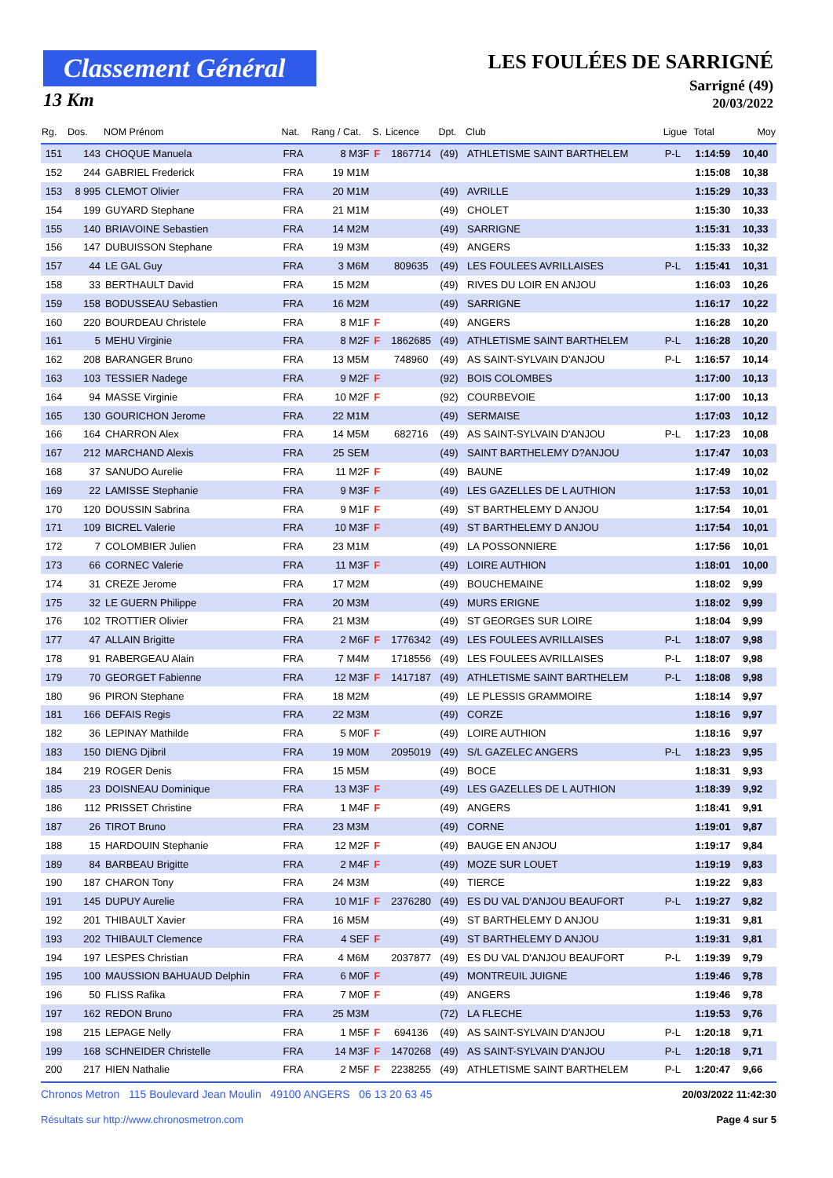Classement Général
13 Km
LES FOULÉES DE SARRIGNÉ
Sarrigné (49)
20/03/2022
| Rg. | Dos. | NOM Prénom | Nat. | Rang / Cat. | S. | Licence | Dpt. | Club | Ligue | Total | Moy |
| --- | --- | --- | --- | --- | --- | --- | --- | --- | --- | --- | --- |
| 151 | 143 | CHOQUE Manuela | FRA | 8 M3F | F | 1867714 | (49) | ATHLETISME SAINT BARTHELEM | P-L | 1:14:59 | 10,40 |
| 152 | 244 | GABRIEL Frederick | FRA | 19 M1M | | | | | | 1:15:08 | 10,38 |
| 153 | 8 995 | CLEMOT Olivier | FRA | 20 M1M | | | (49) | AVRILLE | | 1:15:29 | 10,33 |
| 154 | 199 | GUYARD Stephane | FRA | 21 M1M | | | (49) | CHOLET | | 1:15:30 | 10,33 |
| 155 | 140 | BRIAVOINE Sebastien | FRA | 14 M2M | | | (49) | SARRIGNE | | 1:15:31 | 10,33 |
| 156 | 147 | DUBUISSON Stephane | FRA | 19 M3M | | | (49) | ANGERS | | 1:15:33 | 10,32 |
| 157 | 44 | LE GAL Guy | FRA | 3 M6M | | 809635 | (49) | LES FOULEES AVRILLAISES | P-L | 1:15:41 | 10,31 |
| 158 | 33 | BERTHAULT David | FRA | 15 M2M | | | (49) | RIVES DU LOIR EN ANJOU | | 1:16:03 | 10,26 |
| 159 | 158 | BODUSSEAU Sebastien | FRA | 16 M2M | | | (49) | SARRIGNE | | 1:16:17 | 10,22 |
| 160 | 220 | BOURDEAU Christele | FRA | 8 M1F | F | | (49) | ANGERS | | 1:16:28 | 10,20 |
| 161 | 5 | MEHU Virginie | FRA | 8 M2F | F | 1862685 | (49) | ATHLETISME SAINT BARTHELEM | P-L | 1:16:28 | 10,20 |
| 162 | 208 | BARANGER Bruno | FRA | 13 M5M | | 748960 | (49) | AS SAINT-SYLVAIN D'ANJOU | P-L | 1:16:57 | 10,14 |
| 163 | 103 | TESSIER Nadege | FRA | 9 M2F | F | | (92) | BOIS COLOMBES | | 1:17:00 | 10,13 |
| 164 | 94 | MASSE Virginie | FRA | 10 M2F | F | | (92) | COURBEVOIE | | 1:17:00 | 10,13 |
| 165 | 130 | GOURICHON Jerome | FRA | 22 M1M | | | (49) | SERMAISE | | 1:17:03 | 10,12 |
| 166 | 164 | CHARRON Alex | FRA | 14 M5M | | 682716 | (49) | AS SAINT-SYLVAIN D'ANJOU | P-L | 1:17:23 | 10,08 |
| 167 | 212 | MARCHAND Alexis | FRA | 25 SEM | | | (49) | SAINT BARTHELEMY D?ANJOU | | 1:17:47 | 10,03 |
| 168 | 37 | SANUDO Aurelie | FRA | 11 M2F | F | | (49) | BAUNE | | 1:17:49 | 10,02 |
| 169 | 22 | LAMISSE Stephanie | FRA | 9 M3F | F | | (49) | LES GAZELLES DE L AUTHION | | 1:17:53 | 10,01 |
| 170 | 120 | DOUSSIN Sabrina | FRA | 9 M1F | F | | (49) | ST BARTHELEMY D ANJOU | | 1:17:54 | 10,01 |
| 171 | 109 | BICREL Valerie | FRA | 10 M3F | F | | (49) | ST BARTHELEMY D ANJOU | | 1:17:54 | 10,01 |
| 172 | 7 | COLOMBIER Julien | FRA | 23 M1M | | | (49) | LA POSSONNIERE | | 1:17:56 | 10,01 |
| 173 | 66 | CORNEC Valerie | FRA | 11 M3F | F | | (49) | LOIRE AUTHION | | 1:18:01 | 10,00 |
| 174 | 31 | CREZE Jerome | FRA | 17 M2M | | | (49) | BOUCHEMAINE | | 1:18:02 | 9,99 |
| 175 | 32 | LE GUERN Philippe | FRA | 20 M3M | | | (49) | MURS ERIGNE | | 1:18:02 | 9,99 |
| 176 | 102 | TROTTIER Olivier | FRA | 21 M3M | | | (49) | ST GEORGES SUR LOIRE | | 1:18:04 | 9,99 |
| 177 | 47 | ALLAIN Brigitte | FRA | 2 M6F | F | 1776342 | (49) | LES FOULEES AVRILLAISES | P-L | 1:18:07 | 9,98 |
| 178 | 91 | RABERGEAU Alain | FRA | 7 M4M | | 1718556 | (49) | LES FOULEES AVRILLAISES | P-L | 1:18:07 | 9,98 |
| 179 | 70 | GEORGET Fabienne | FRA | 12 M3F | F | 1417187 | (49) | ATHLETISME SAINT BARTHELEM | P-L | 1:18:08 | 9,98 |
| 180 | 96 | PIRON Stephane | FRA | 18 M2M | | | (49) | LE PLESSIS GRAMMOIRE | | 1:18:14 | 9,97 |
| 181 | 166 | DEFAIS Regis | FRA | 22 M3M | | | (49) | CORZE | | 1:18:16 | 9,97 |
| 182 | 36 | LEPINAY Mathilde | FRA | 5 M0F | F | | (49) | LOIRE AUTHION | | 1:18:16 | 9,97 |
| 183 | 150 | DIENG Djibril | FRA | 19 M0M | | 2095019 | (49) | S/L GAZELEC ANGERS | P-L | 1:18:23 | 9,95 |
| 184 | 219 | ROGER Denis | FRA | 15 M5M | | | (49) | BOCE | | 1:18:31 | 9,93 |
| 185 | 23 | DOISNEAU Dominique | FRA | 13 M3F | F | | (49) | LES GAZELLES DE L AUTHION | | 1:18:39 | 9,92 |
| 186 | 112 | PRISSET Christine | FRA | 1 M4F | F | | (49) | ANGERS | | 1:18:41 | 9,91 |
| 187 | 26 | TIROT Bruno | FRA | 23 M3M | | | (49) | CORNE | | 1:19:01 | 9,87 |
| 188 | 15 | HARDOUIN Stephanie | FRA | 12 M2F | F | | (49) | BAUGE EN ANJOU | | 1:19:17 | 9,84 |
| 189 | 84 | BARBEAU Brigitte | FRA | 2 M4F | F | | (49) | MOZE SUR LOUET | | 1:19:19 | 9,83 |
| 190 | 187 | CHARON Tony | FRA | 24 M3M | | | (49) | TIERCE | | 1:19:22 | 9,83 |
| 191 | 145 | DUPUY Aurelie | FRA | 10 M1F | F | 2376280 | (49) | ES DU VAL D'ANJOU BEAUFORT | P-L | 1:19:27 | 9,82 |
| 192 | 201 | THIBAULT Xavier | FRA | 16 M5M | | | (49) | ST BARTHELEMY D ANJOU | | 1:19:31 | 9,81 |
| 193 | 202 | THIBAULT Clemence | FRA | 4 SEF | F | | (49) | ST BARTHELEMY D ANJOU | | 1:19:31 | 9,81 |
| 194 | 197 | LESPES Christian | FRA | 4 M6M | | 2037877 | (49) | ES DU VAL D'ANJOU BEAUFORT | P-L | 1:19:39 | 9,79 |
| 195 | 100 | MAUSSION BAHUAUD Delphin | FRA | 6 M0F | F | | (49) | MONTREUIL JUIGNE | | 1:19:46 | 9,78 |
| 196 | 50 | FLISS Rafika | FRA | 7 M0F | F | | (49) | ANGERS | | 1:19:46 | 9,78 |
| 197 | 162 | REDON Bruno | FRA | 25 M3M | | | (72) | LA FLECHE | | 1:19:53 | 9,76 |
| 198 | 215 | LEPAGE Nelly | FRA | 1 M5F | F | 694136 | (49) | AS SAINT-SYLVAIN D'ANJOU | P-L | 1:20:18 | 9,71 |
| 199 | 168 | SCHNEIDER Christelle | FRA | 14 M3F | F | 1470268 | (49) | AS SAINT-SYLVAIN D'ANJOU | P-L | 1:20:18 | 9,71 |
| 200 | 217 | HIEN Nathalie | FRA | 2 M5F | F | 2238255 | (49) | ATHLETISME SAINT BARTHELEM | P-L | 1:20:47 | 9,66 |
Chronos Metron 115 Boulevard Jean Moulin 49100 ANGERS 06 13 20 63 45
Résultats sur http://www.chronosmetron.com
20/03/2022 11:42:30
Page 4 sur 5